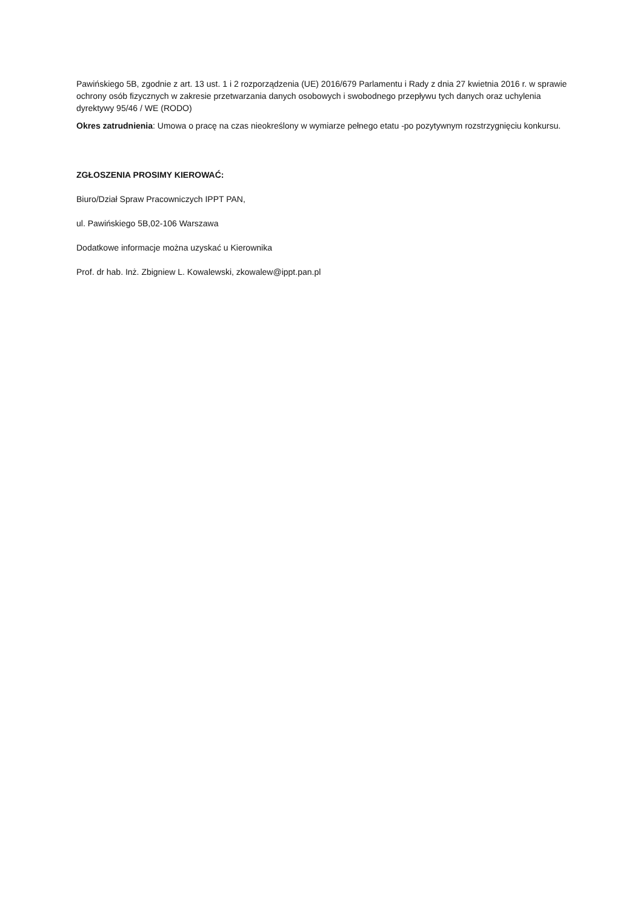Pawińskiego 5B, zgodnie z art. 13 ust. 1 i 2 rozporządzenia (UE) 2016/679 Parlamentu i Rady z dnia 27 kwietnia 2016 r. w sprawie ochrony osób fizycznych w zakresie przetwarzania danych osobowych i swobodnego przepływu tych danych oraz uchylenia dyrektywy 95/46 / WE (RODO)
Okres zatrudnienia: Umowa o pracę na czas nieokreślony w wymiarze pełnego etatu -po pozytywnym rozstrzygnięciu konkursu.
ZGŁOSZENIA PROSIMY KIEROWAĆ:
Biuro/Dział Spraw Pracowniczych IPPT PAN,
ul. Pawińskiego 5B,02-106 Warszawa
Dodatkowe informacje można uzyskać u Kierownika
Prof. dr hab. Inż. Zbigniew L. Kowalewski, zkowalew@ippt.pan.pl